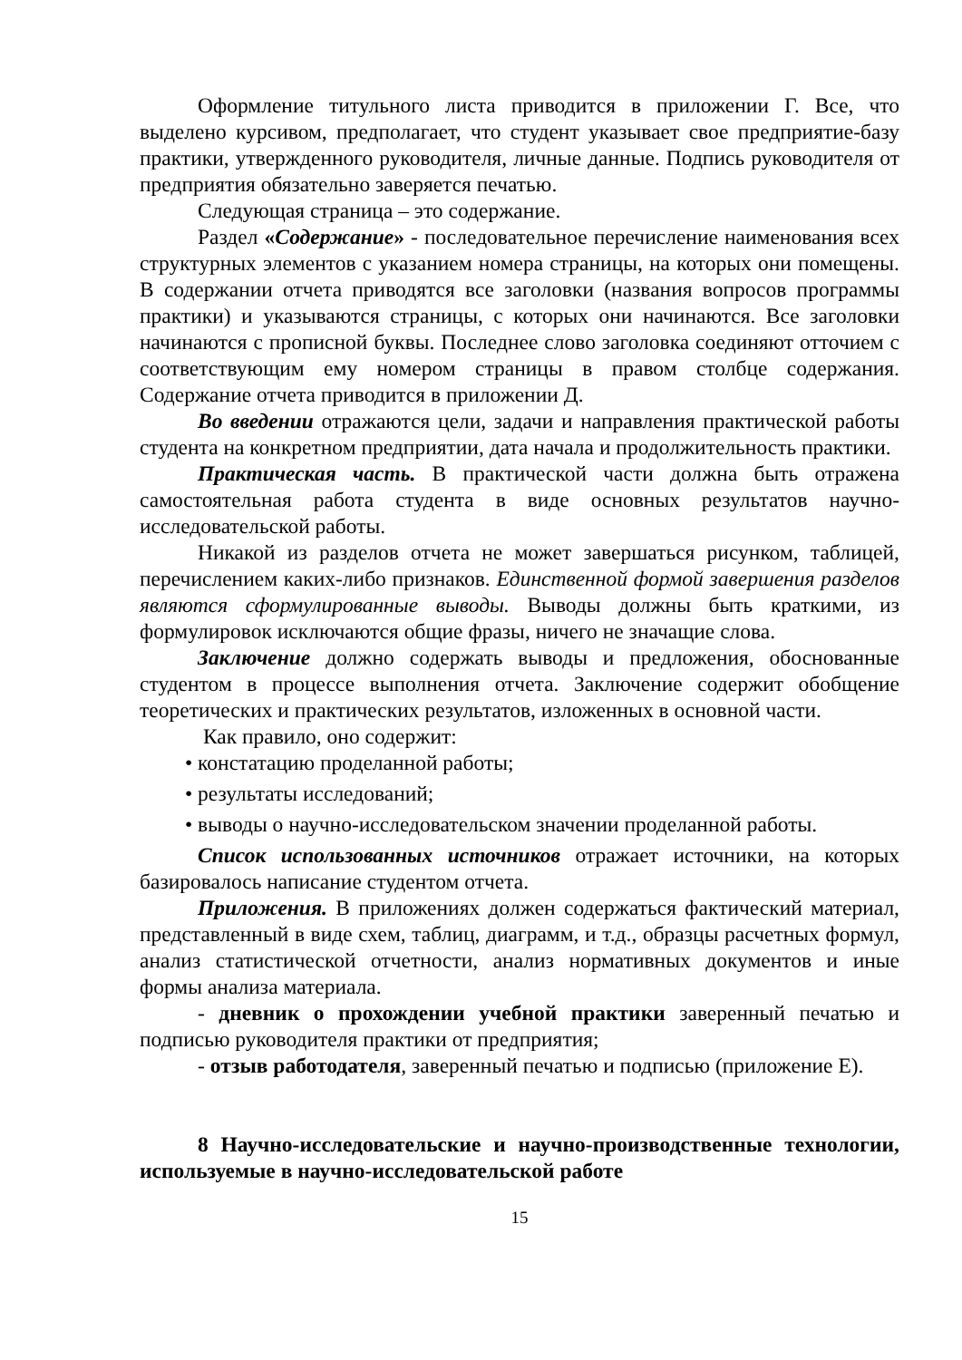Оформление титульного листа приводится в приложении Г. Все, что выделено курсивом, предполагает, что студент указывает свое предприятие-базу практики, утвержденного руководителя, личные данные. Подпись руководителя от предприятия обязательно заверяется печатью.
Следующая страница – это содержание.
Раздел «Содержание» - последовательное перечисление наименования всех структурных элементов с указанием номера страницы, на которых они помещены. В содержании отчета приводятся все заголовки (названия вопросов программы практики) и указываются страницы, с которых они начинаются. Все заголовки начинаются с прописной буквы. Последнее слово заголовка соединяют отточием с соответствующим ему номером страницы в правом столбце содержания. Содержание отчета приводится в приложении Д.
Во введении отражаются цели, задачи и направления практической работы студента на конкретном предприятии, дата начала и продолжительность практики.
Практическая часть. В практической части должна быть отражена самостоятельная работа студента в виде основных результатов научно-исследовательской работы.
Никакой из разделов отчета не может завершаться рисунком, таблицей, перечислением каких-либо признаков. Единственной формой завершения разделов являются сформулированные выводы. Выводы должны быть краткими, из формулировок исключаются общие фразы, ничего не значащие слова.
Заключение должно содержать выводы и предложения, обоснованные студентом в процессе выполнения отчета. Заключение содержит обобщение теоретических и практических результатов, изложенных в основной части.
Как правило, оно содержит:
• констатацию проделанной работы;
• результаты исследований;
• выводы о научно-исследовательском значении проделанной работы.
Список использованных источников отражает источники, на которых базировалось написание студентом отчета.
Приложения. В приложениях должен содержаться фактический материал, представленный в виде схем, таблиц, диаграмм, и т.д., образцы расчетных формул, анализ статистической отчетности, анализ нормативных документов и иные формы анализа материала.
- дневник о прохождении учебной практики заверенный печатью и подписью руководителя практики от предприятия;
- отзыв работодателя, заверенный печатью и подписью (приложение Е).
8 Научно-исследовательские и научно-производственные технологии, используемые в научно-исследовательской работе
15